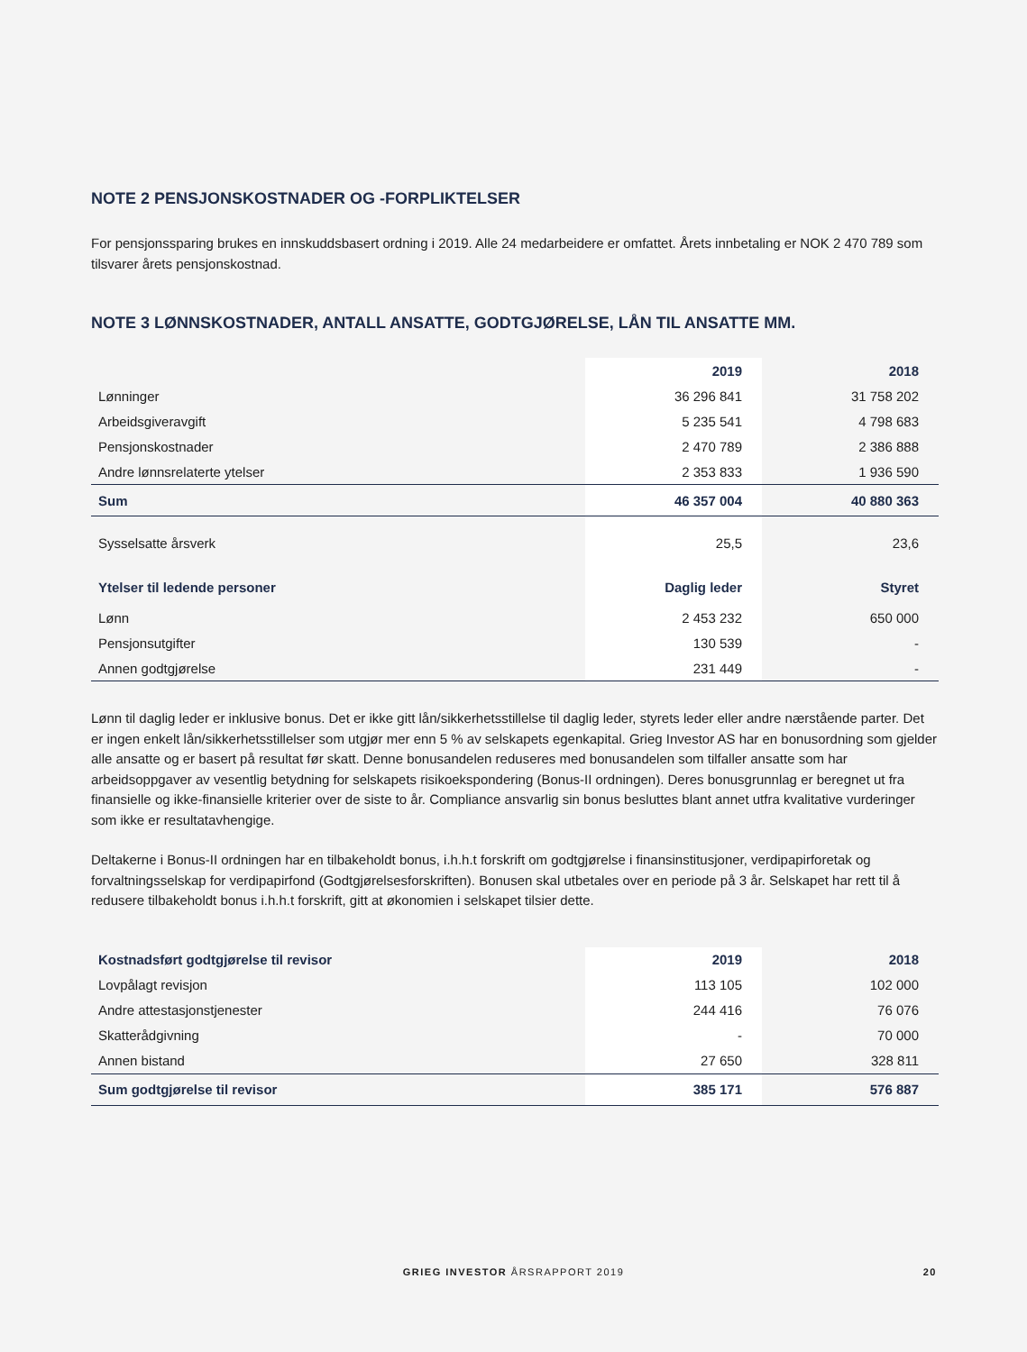NOTE 2 PENSJONSKOSTNADER OG -FORPLIKTELSER
For pensjonssparing brukes en innskuddsbasert ordning i 2019. Alle 24 medarbeidere er omfattet. Årets innbetaling er NOK 2 470 789 som tilsvarer årets pensjonskostnad.
NOTE 3 LØNNSKOSTNADER, ANTALL ANSATTE, GODTGJØRELSE, LÅN TIL ANSATTE MM.
| | 2019 | 2018 |
| --- | --- | --- |
| Lønninger | 36 296 841 | 31 758 202 |
| Arbeidsgiveravgift | 5 235 541 | 4 798 683 |
| Pensjonskostnader | 2 470 789 | 2 386 888 |
| Andre lønnsrelaterte ytelser | 2 353 833 | 1 936 590 |
| Sum | 46 357 004 | 40 880 363 |
| Sysselsatte årsverk | 25,5 | 23,6 |
| Ytelser til ledende personer | Daglig leder | Styret |
| Lønn | 2 453 232 | 650 000 |
| Pensjonsutgifter | 130 539 | - |
| Annen godtgjørelse | 231 449 | - |
Lønn til daglig leder er inklusive bonus. Det er ikke gitt lån/sikkerhetsstillelse til daglig leder, styrets leder eller andre nærstående parter. Det er ingen enkelt lån/sikkerhetsstillelser som utgjør mer enn 5 % av selskapets egenkapital. Grieg Investor AS har en bonusordning som gjelder alle ansatte og er basert på resultat før skatt. Denne bonusandelen reduseres med bonusandelen som tilfaller ansatte som har arbeidsoppgaver av vesentlig betydning for selskapets risikoekspondering (Bonus-II ordningen). Deres bonusgrunnlag er beregnet ut fra finansielle og ikke-finansielle kriterier over de siste to år. Compliance ansvarlig sin bonus besluttes blant annet utfra kvalitative vurderinger som ikke er resultatavhengige.
Deltakerne i Bonus-II ordningen har en tilbakeholdt bonus, i.h.h.t forskrift om godtgjørelse i finansinstitusjoner, verdipapirforetak og forvaltningsselskap for verdipapirfond (Godtgjørelsesforskriften). Bonusen skal utbetales over en periode på 3 år. Selskapet har rett til å redusere tilbakeholdt bonus i.h.h.t forskrift, gitt at økonomien i selskapet tilsier dette.
| Kostnadsført godtgjørelse til revisor | 2019 | 2018 |
| --- | --- | --- |
| Lovpålagt revisjon | 113 105 | 102 000 |
| Andre attestasjonstjenester | 244 416 | 76 076 |
| Skatterådgivning | - | 70 000 |
| Annen bistand | 27 650 | 328 811 |
| Sum godtgjørelse til revisor | 385 171 | 576 887 |
GRIEG INVESTOR ÅRSRAPPORT 2019
20